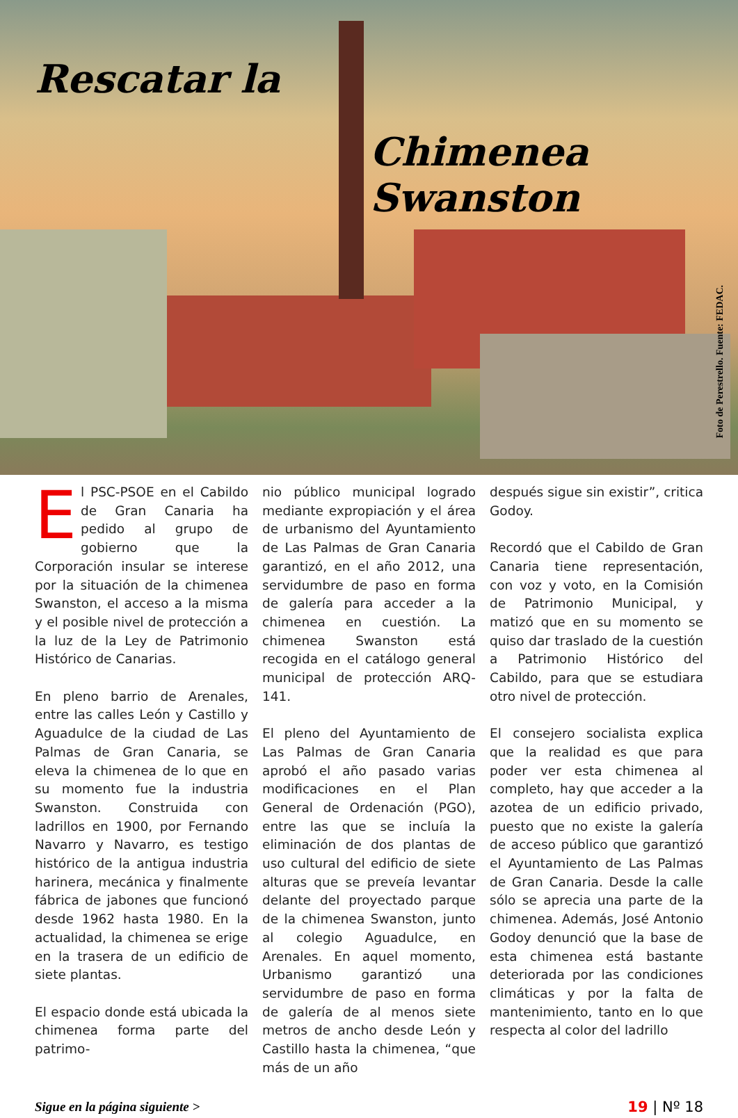Rescatar la
Chimenea Swanston
Foto de Perestrello. Fuente: FEDAC.
El PSC-PSOE en el Cabildo de Gran Canaria ha pedido al grupo de gobierno que la Corporación insular se interese por la situación de la chimenea Swanston, el acceso a la misma y el posible nivel de protección a la luz de la Ley de Patrimonio Histórico de Canarias.
En pleno barrio de Arenales, entre las calles León y Castillo y Aguadulce de la ciudad de Las Palmas de Gran Canaria, se eleva la chimenea de lo que en su momento fue la industria Swanston. Construida con ladrillos en 1900, por Fernando Navarro y Navarro, es testigo histórico de la antigua industria harinera, mecánica y finalmente fábrica de jabones que funcionó desde 1962 hasta 1980. En la actualidad, la chimenea se erige en la trasera de un edificio de siete plantas.
El espacio donde está ubicada la chimenea forma parte del patrimo-
nio público municipal logrado mediante expropiación y el área de urbanismo del Ayuntamiento de Las Palmas de Gran Canaria garantizó, en el año 2012, una servidumbre de paso en forma de galería para acceder a la chimenea en cuestión. La chimenea Swanston está recogida en el catálogo general municipal de protección ARQ-141.
El pleno del Ayuntamiento de Las Palmas de Gran Canaria aprobó el año pasado varias modificaciones en el Plan General de Ordenación (PGO), entre las que se incluía la eliminación de dos plantas de uso cultural del edificio de siete alturas que se preveía levantar delante del proyectado parque de la chimenea Swanston, junto al colegio Aguadulce, en Arenales. En aquel momento, Urbanismo garantizó una servidumbre de paso en forma de galería de al menos siete metros de ancho desde León y Castillo hasta la chimenea, “que más de un año
después sigue sin existir”, critica Godoy.
Recordó que el Cabildo de Gran Canaria tiene representación, con voz y voto, en la Comisión de Patrimonio Municipal, y matizó que en su momento se quiso dar traslado de la cuestión a Patrimonio Histórico del Cabildo, para que se estudiara otro nivel de protección.
El consejero socialista explica que la realidad es que para poder ver esta chimenea al completo, hay que acceder a la azotea de un edificio privado, puesto que no existe la galería de acceso público que garantizó el Ayuntamiento de Las Palmas de Gran Canaria. Desde la calle sólo se aprecia una parte de la chimenea. Además, José Antonio Godoy denunció que la base de esta chimenea está bastante deteriorada por las condiciones climáticas y por la falta de mantenimiento, tanto en lo que respecta al color del ladrillo
Sigue en la página siguiente > 19 | Nº 18